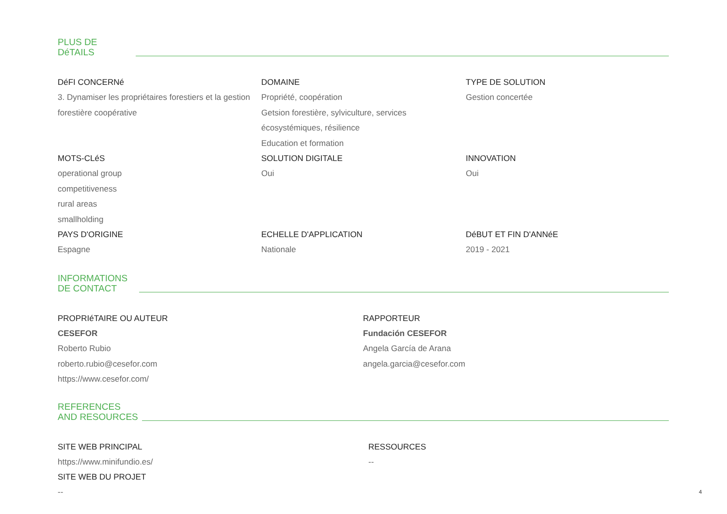PLUS DE
DéTAILS
DéFI CONCERNé
3. Dynamiser les propriétaires forestiers et la gestion forestière coopérative
DOMAINE
Propriété, coopération
Getsion forestière, sylviculture, services écosystémiques, résilience
Education et formation
TYPE DE SOLUTION
Gestion concertée
MOTS-CLéS
operational group
competitiveness
rural areas
smallholding
SOLUTION DIGITALE
Oui
INNOVATION
Oui
PAYS D'ORIGINE
Espagne
ECHELLE D'APPLICATION
Nationale
DéBUT ET FIN D'ANNéE
2019 - 2021
INFORMATIONS
DE CONTACT
PROPRIéTAIRE OU AUTEUR
CESEFOR
Roberto Rubio
roberto.rubio@cesefor.com
https://www.cesefor.com/
RAPPORTEUR
Fundación CESEFOR
Angela García de Arana
angela.garcia@cesefor.com
REFERENCES
AND RESOURCES
SITE WEB PRINCIPAL
https://www.minifundio.es/
SITE WEB DU PROJET
--
RESSOURCES
--
4